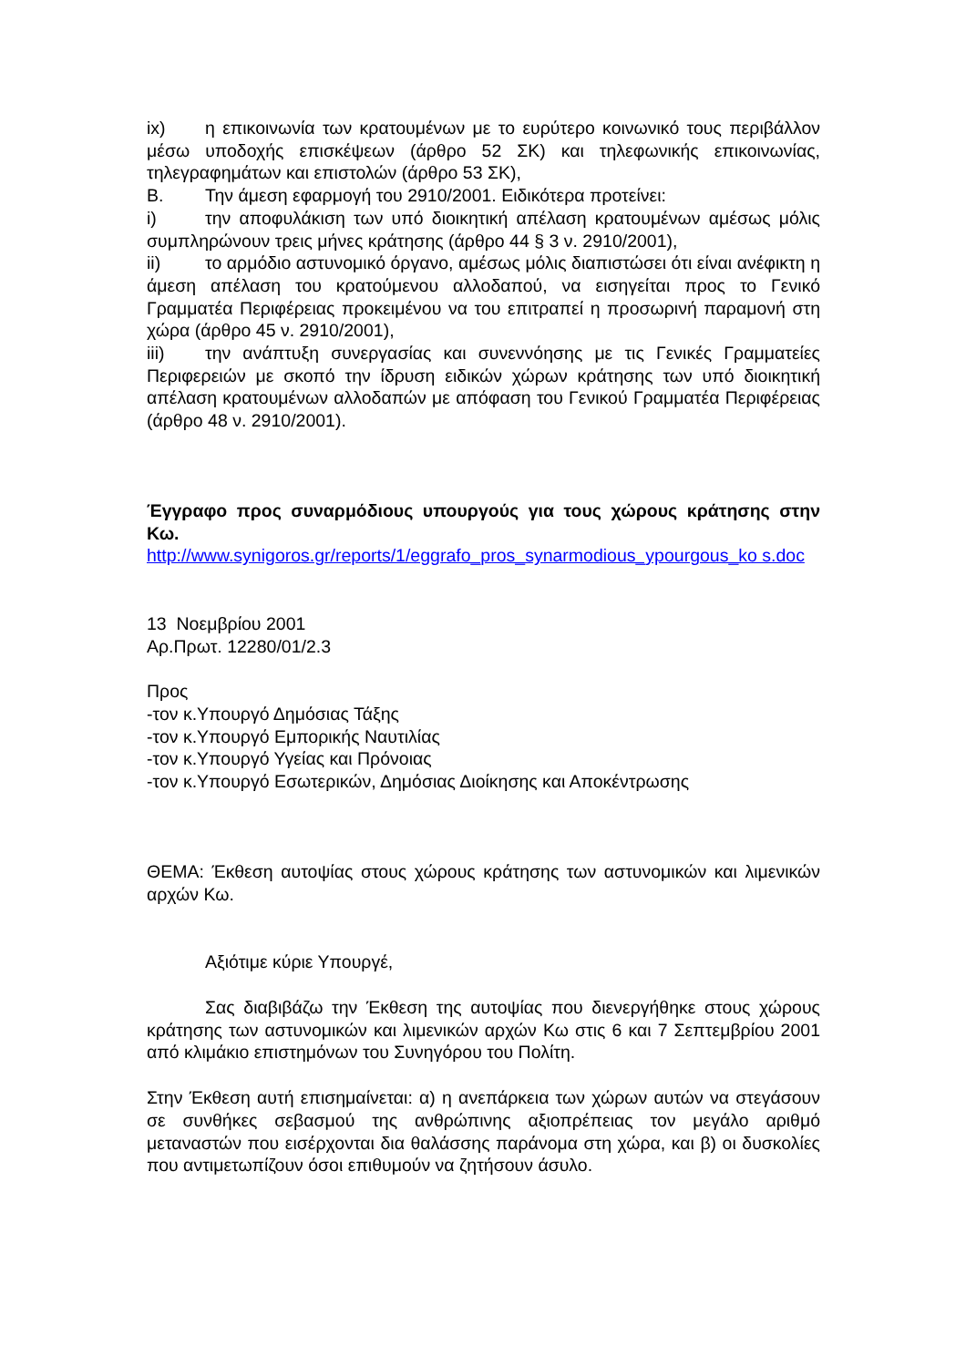ix) η επικοινωνία των κρατουμένων με το ευρύτερο κοινωνικό τους περιβάλλον μέσω υποδοχής επισκέψεων (άρθρο 52 ΣΚ) και τηλεφωνικής επικοινωνίας, τηλεγραφημάτων και επιστολών (άρθρο 53 ΣΚ),
Β. Την άμεση εφαρμογή του 2910/2001. Ειδικότερα προτείνει:
i) την αποφυλάκιση των υπό διοικητική απέλαση κρατουμένων αμέσως μόλις συμπληρώνουν τρεις μήνες κράτησης (άρθρο 44 § 3 ν. 2910/2001),
ii) το αρμόδιο αστυνομικό όργανο, αμέσως μόλις διαπιστώσει ότι είναι ανέφικτη η άμεση απέλαση του κρατούμενου αλλοδαπού, να εισηγείται προς το Γενικό Γραμματέα Περιφέρειας προκειμένου να του επιτραπεί η προσωρινή παραμονή στη χώρα (άρθρο 45 ν. 2910/2001),
iii) την ανάπτυξη συνεργασίας και συνεννόησης με τις Γενικές Γραμματείες Περιφερειών με σκοπό την ίδρυση ειδικών χώρων κράτησης των υπό διοικητική απέλαση κρατουμένων αλλοδαπών με απόφαση του Γενικού Γραμματέα Περιφέρειας (άρθρο 48 ν. 2910/2001).
Έγγραφο προς συναρμόδιους υπουργούς για τους χώρους κράτησης στην Κω.
http://www.synigoros.gr/reports/1/eggrafo_pros_synarmodious_ypourgous_ko s.doc
13 Νοεμβρίου 2001
Αρ.Πρωτ. 12280/01/2.3
Προς
-τον κ.Υπουργό Δημόσιας Τάξης
-τον κ.Υπουργό Εμπορικής Ναυτιλίας
-τον κ.Υπουργό Υγείας και Πρόνοιας
-τον κ.Υπουργό Εσωτερικών, Δημόσιας Διοίκησης και Αποκέντρωσης
ΘΕΜΑ: Έκθεση αυτοψίας στους χώρους κράτησης των αστυνομικών και λιμενικών αρχών Κω.
Αξιότιμε κύριε Υπουργέ,
Σας διαβιβάζω την Έκθεση της αυτοψίας που διενεργήθηκε στους χώρους κράτησης των αστυνομικών και λιμενικών αρχών Κω στις 6 και 7 Σεπτεμβρίου 2001 από κλιμάκιο επιστημόνων του Συνηγόρου του Πολίτη.
Στην Έκθεση αυτή επισημαίνεται: α) η ανεπάρκεια των χώρων αυτών να στεγάσουν σε συνθήκες σεβασμού της ανθρώπινης αξιοπρέπειας τον μεγάλο αριθμό μεταναστών που εισέρχονται δια θαλάσσης παράνομα στη χώρα, και β) οι δυσκολίες που αντιμετωπίζουν όσοι επιθυμούν να ζητήσουν άσυλο.